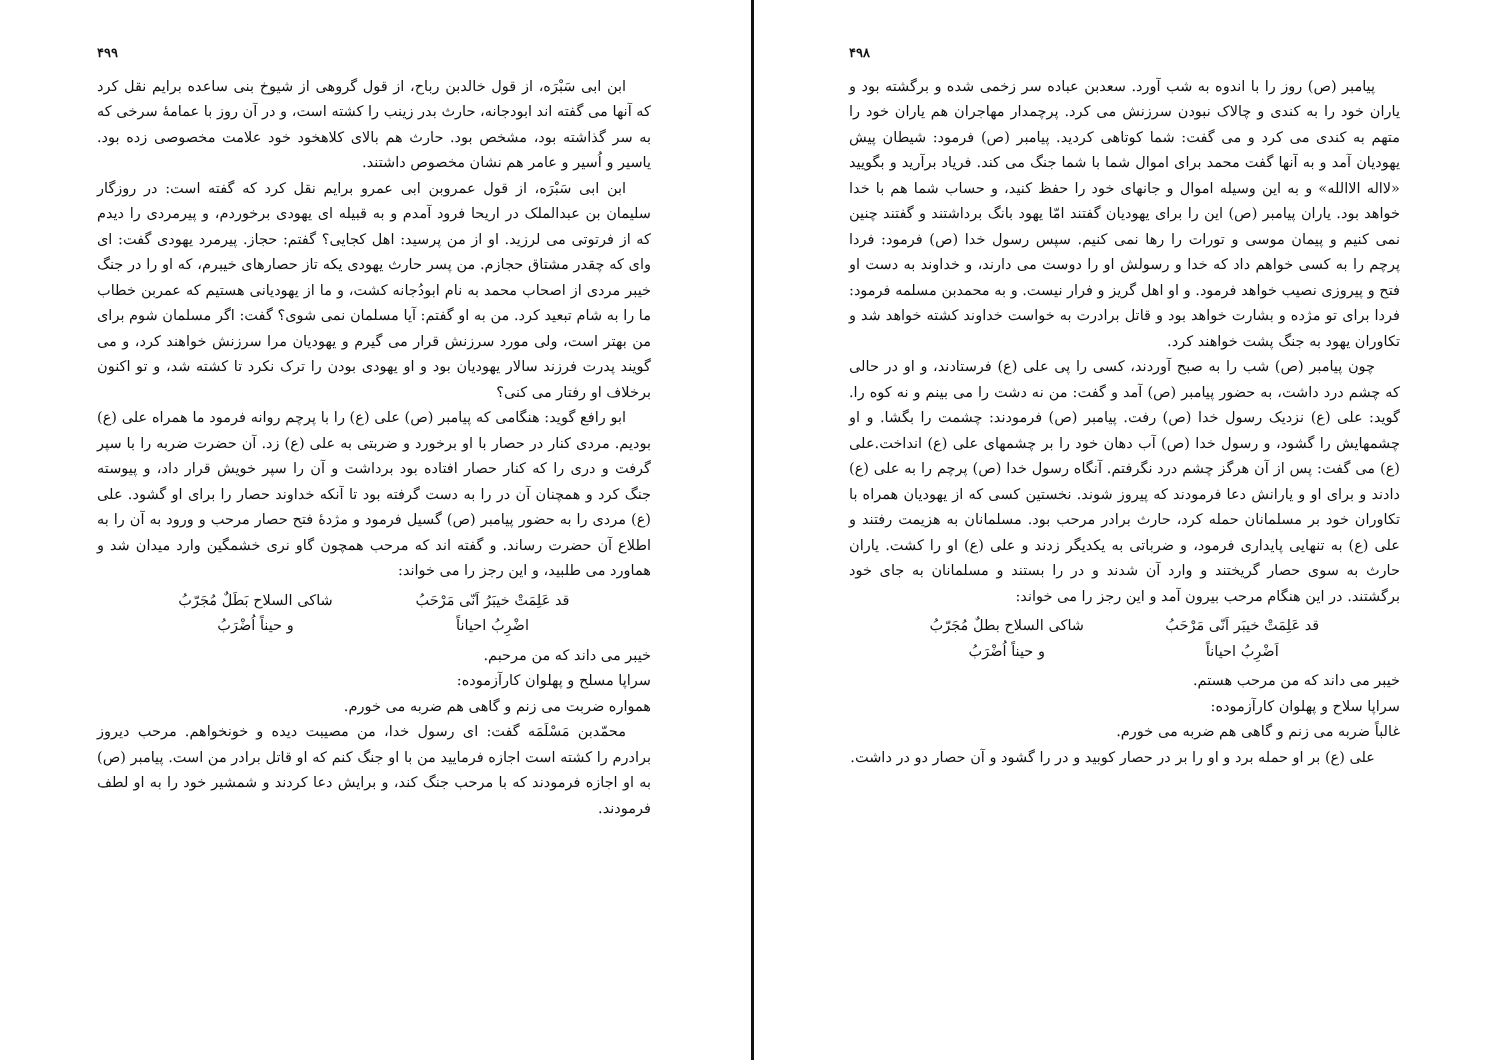۴۹۸
پیامبر (ص) روز را با اندوه به شب آورد. سعدبن عباده سر زخمی شده و برگشته بود و یاران خود را به کندی و چالاک نبودن سرزنش می کرد. پرچمدار مهاجران هم یاران خود را متهم به کندی می کرد و می گفت: شما کوتاهی کردید. پیامبر (ص) فرمود: شیطان پیش یهودیان آمد و به آنها گفت محمد برای اموال شما با شما جنگ می کند. فریاد برآرید و بگویید «لااله الاالله» و به این وسیله اموال و جانهای خود را حفظ کنید، و حساب شما هم با خدا خواهد بود. یاران پیامبر (ص) این را برای یهودیان گفتند امّا یهود بانگ برداشتند و گفتند چنین نمی کنیم و پیمان موسی و تورات را رها نمی کنیم. سپس رسول خدا (ص) فرمود: فردا پرچم را به کسی خواهم داد که خدا و رسولش او را دوست می دارند، و خداوند به دست او فتح و پیروزی نصیب خواهد فرمود. و او اهل گریز و فرار نیست. و به محمدبن مسلمه فرمود: فردا برای تو مژده و بشارت خواهد بود و قاتل برادرت به خواست خداوند کشته خواهد شد و تکاوران یهود به جنگ پشت خواهند کرد.
چون پیامبر (ص) شب را به صبح آوردند، کسی را پی علی (ع) فرستادند، و او در حالی که چشم درد داشت، به حضور پیامبر (ص) آمد و گفت: من نه دشت را می بینم و نه کوه را. گوید: علی (ع) نزدیک رسول خدا (ص) رفت. پیامبر (ص) فرمودند: چشمت را بگشا. و او چشمهایش را گشود، و رسول خدا (ص) آب دهان خود را بر چشمهای علی (ع) انداخت.علی (ع) می گفت: پس از آن هرگز چشم درد نگرفتم. آنگاه رسول خدا (ص) پرچم را به علی (ع) دادند و برای او و یارانش دعا فرمودند که پیروز شوند. نخستین کسی که از یهودیان همراه با تکاوران خود بر مسلمانان حمله کرد، حارث برادر مرحب بود. مسلمانان به هزیمت رفتند و علی (ع) به تنهایی پایداری فرمود، و ضرباتی به یکدیگر زدند و علی (ع) او را کشت. یاران حارث به سوی حصار گریختند و وارد آن شدند و در را بستند و مسلمانان به جای خود برگشتند. در این هنگام مرحب بیرون آمد و این رجز را می خواند:
قد عَلِمَتْ خیبَر اَنّی مَرْحَبُ
شاکی السلاح بطلٌ مُجَرّبُ
اَضْرِبُ احیاناً
و حیناً اُضْرَبُ
خیبر می داند که من مرحب هستم.
سراپا سلاح و پهلوان کارآزموده:
غالباً ضربه می زنم و گاهی هم ضربه می خورم.
علی (ع) بر او حمله برد و او را بر در حصار کوبید و در را گشود و آن حصار دو در داشت.
۴۹۹
ابن ابی سَبْرَه، از قول خالدبن رباح، از قول گروهی از شیوخ بنی ساعده برایم نقل کرد که آنها می گفته اند ابودجانه، حارث بدر زینب را کشته است، و در آن روز با عمامهٔ سرخی که به سر گذاشته بود، مشخص بود. حارث هم بالای کلاهخود خود علامت مخصوصی زده بود. یاسیر و اُسیر و عامر هم نشان مخصوص داشتند.
ابن ابی سَبْرَه، از قول عمروبن ابی عمرو برایم نقل کرد که گفته است: در روزگار سلیمان بن عبدالملک در اریحا فرود آمدم و به قبیله ای یهودی برخوردم، و پیرمردی را دیدم که از فرتوتی می لرزید. او از من پرسید: اهل کجایی؟ گفتم: حجاز. پیرمرد یهودی گفت: ای وای که چقدر مشتاق حجازم. من پسر حارث یهودی یکه تاز حصارهای خیبرم، که او را در جنگ خیبر مردی از اصحاب محمد به نام ابودُجانه کشت، و ما از یهودیانی هستیم که عمربن خطاب ما را به شام تبعید کرد. من به او گفتم: آیا مسلمان نمی شوی؟ گفت: اگر مسلمان شوم برای من بهتر است، ولی مورد سرزنش قرار می گیرم و یهودیان مرا سرزنش خواهند کرد، و می گویند پدرت فرزند سالار یهودیان بود و او یهودی بودن را ترک نکرد تا کشته شد، و تو اکنون برخلاف او رفتار می کنی؟
ابو رافع گوید: هنگامی که پیامبر (ص) علی (ع) را با پرچم روانه فرمود ما همراه علی (ع) بودیم. مردی کنار در حصار با او برخورد و ضربتی به علی (ع) زد. آن حضرت ضربه را با سپر گرفت و دری را که کنار حصار افتاده بود برداشت و آن را سپر خویش قرار داد، و پیوسته جنگ کرد و همچنان آن در را به دست گرفته بود تا آنکه خداوند حصار را برای او گشود. علی (ع) مردی را به حضور پیامبر (ص) گسیل فرمود و مژدهٔ فتح حصار مرحب و ورود به آن را به اطلاع آن حضرت رساند. و گفته اند که مرحب همچون گاو نری خشمگین وارد میدان شد و هماورد می طلبید، و این رجز را می خواند:
قد عَلِمَتْ خیبَرُ اَنّی مَرْحَبُ
شاکی السلاح بَطَلٌ مُجَرّبُ
اضْرِبُ احیاناً
و حیناً اُضْرَبُ
خیبر می داند که من مرحبم.
سراپا مسلح و پهلوان کارآزموده:
همواره ضربت می زنم و گاهی هم ضربه می خورم.
محمّدبن مَسْلَمَه گفت: ای رسول خدا، من مصیبت دیده و خونخواهم. مرحب دیروز برادرم را کشته است اجازه فرمایید من با او جنگ کنم که او قاتل برادر من است. پیامبر (ص) به او اجازه فرمودند که با مرحب جنگ کند، و برایش دعا کردند و شمشیر خود را به او لطف فرمودند.